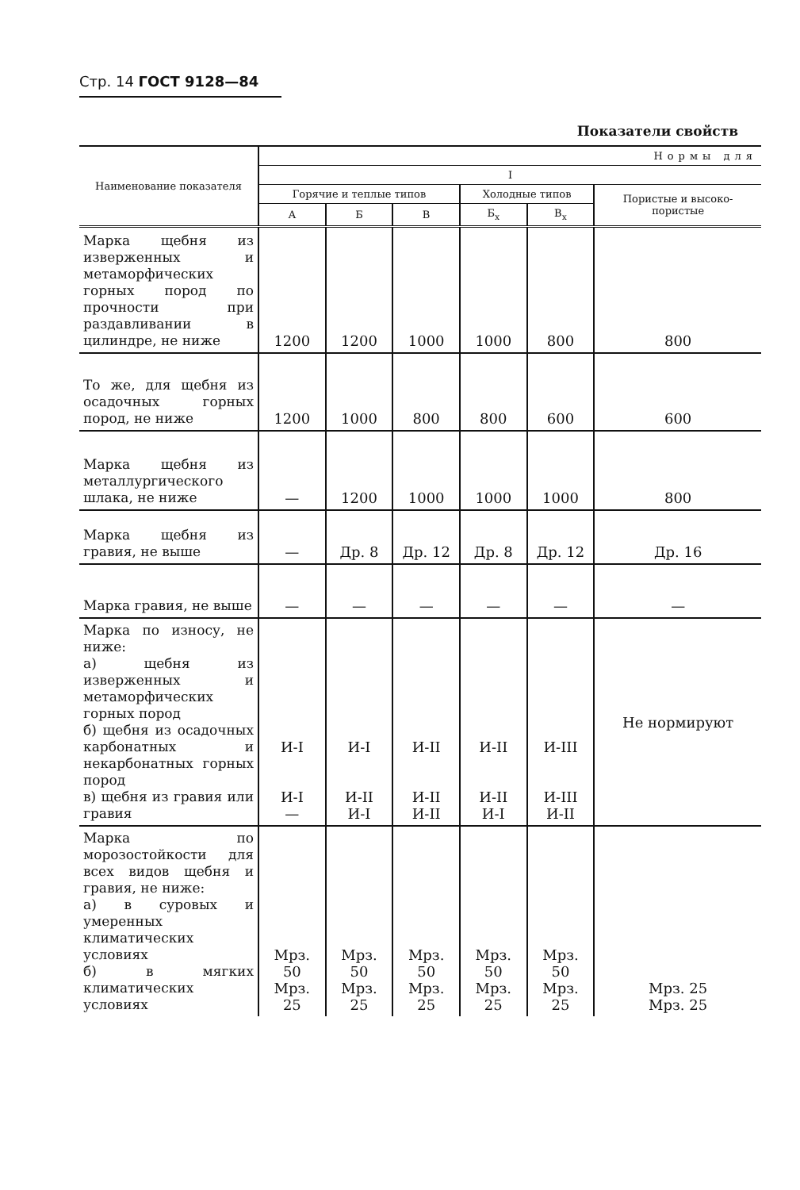Стр. 14 ГОСТ 9128—84
Показатели свойств
| Наименование показателя | Нормы для | | | | | |
| --- | --- | --- | --- | --- | --- | --- |
| | I | | | | | |
| | Горячие и теплые типов | | | Холодные типов | | Пористые и высоко-пористые |
| | А | Б | В | Б<sub>х</sub> | В<sub>х</sub> | |
| Марка щебня из изверженных и метаморфических горных пород по прочности при раздавливании в цилиндре, не ниже | 1200 | 1200 | 1000 | 1000 | 800 | 800 |
| То же, для щебня из осадочных горных пород, не ниже | 1200 | 1000 | 800 | 800 | 600 | 600 |
| Марка щебня из металлургического шлака, не ниже | — | 1200 | 1000 | 1000 | 1000 | 800 |
| Марка щебня из гравия, не выше | — | Др. 8 | Др. 12 | Др. 8 | Др. 12 | Др. 16 |
| Марка гравия, не выше | — | — | — | — | — | — |
| Марка по износу, не ниже: а) щебня из изверженных и метаморфических горных пород б) щебня из осадочных карбонатных и некарбонатных горных пород в) щебня из гравия или гравия | И-I И-I — | И-I И-II И-I | И-II И-II И-II | И-II И-II И-I | И-III И-III И-II | Не нормируют |
| Марка по морозостойкости для всех видов щебня и гравия, не ниже: а) в суровых и умеренных климатических условиях б) в мягких климатических условиях | Мрз. 50 Мрз. 25 | Мрз. 50 Мрз. 25 | Мрз. 50 Мрз. 25 | Мрз. 50 Мрз. 25 | Мрз. 50 Мрз. 25 | Мрз. 25 Мрз. 25 |